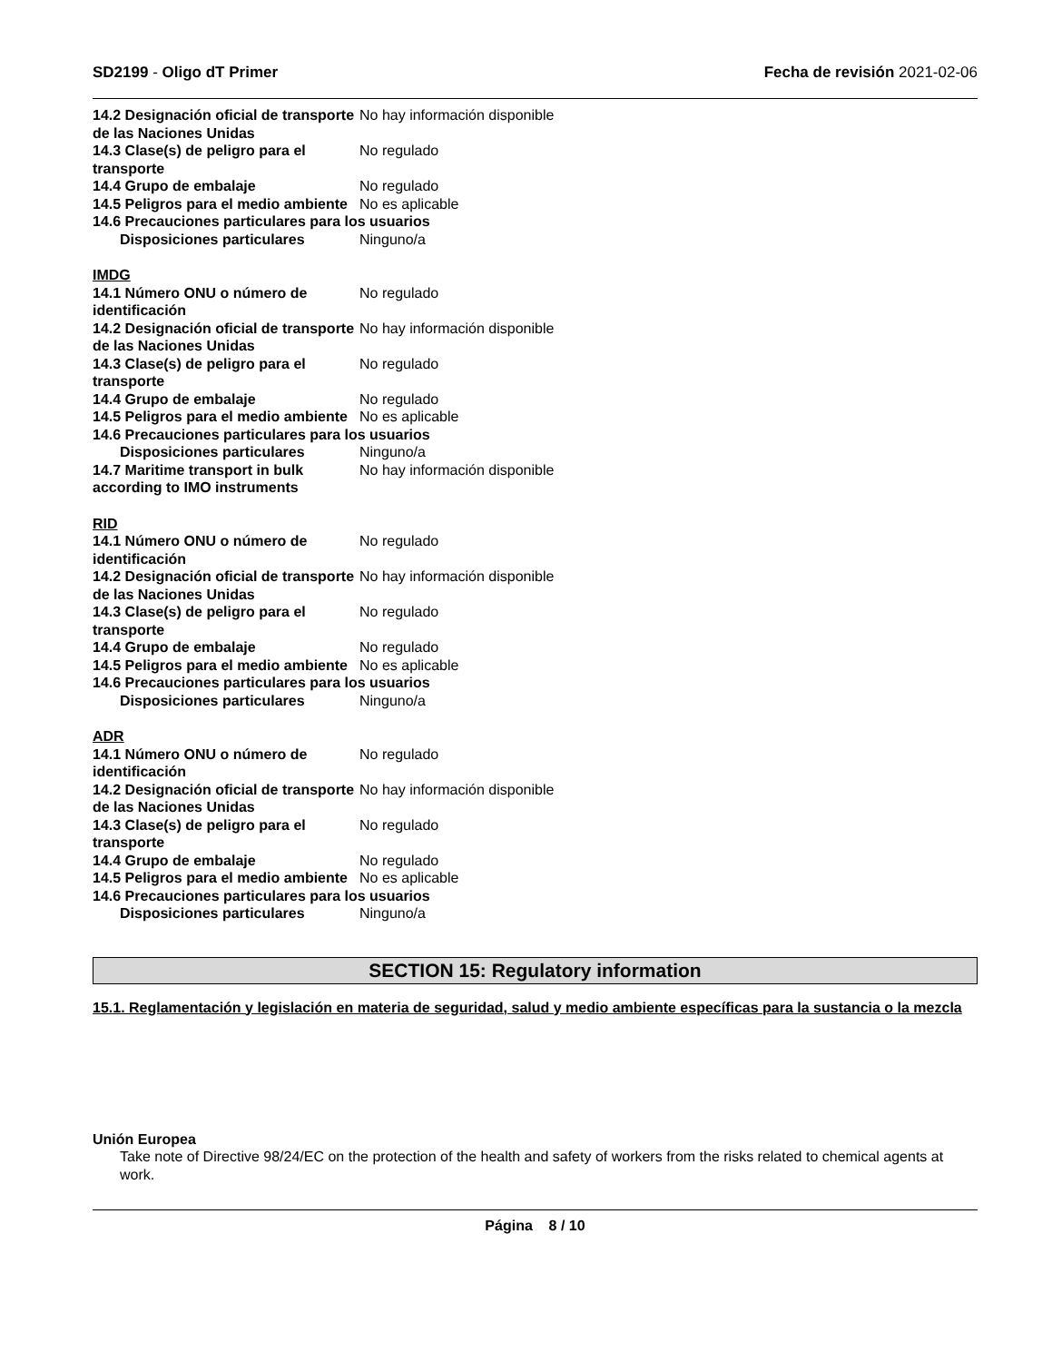SD2199 - Oligo dT Primer Fecha de revisión 2021-02-06
14.2 Designación oficial de transporte de las Naciones Unidas
No hay información disponible
14.3 Clase(s) de peligro para el transporte
No regulado
14.4 Grupo de embalaje No regulado
14.5 Peligros para el medio ambiente
No es aplicable
14.6 Precauciones particulares para los usuarios
Disposiciones particulares Ninguno/a
IMDG
14.1 Número ONU o número de identificación
No regulado
14.2 Designación oficial de transporte de las Naciones Unidas
No hay información disponible
14.3 Clase(s) de peligro para el transporte
No regulado
14.4 Grupo de embalaje No regulado
14.5 Peligros para el medio ambiente
No es aplicable
14.6 Precauciones particulares para los usuarios
Disposiciones particulares Ninguno/a
14.7 Maritime transport in bulk according to IMO instruments
No hay información disponible
RID
14.1 Número ONU o número de identificación
No regulado
14.2 Designación oficial de transporte de las Naciones Unidas
No hay información disponible
14.3 Clase(s) de peligro para el transporte
No regulado
14.4 Grupo de embalaje No regulado
14.5 Peligros para el medio ambiente
No es aplicable
14.6 Precauciones particulares para los usuarios
Disposiciones particulares Ninguno/a
ADR
14.1 Número ONU o número de identificación
No regulado
14.2 Designación oficial de transporte de las Naciones Unidas
No hay información disponible
14.3 Clase(s) de peligro para el transporte
No regulado
14.4 Grupo de embalaje No regulado
14.5 Peligros para el medio ambiente
No es aplicable
14.6 Precauciones particulares para los usuarios
Disposiciones particulares Ninguno/a
SECTION 15: Regulatory information
15.1. Reglamentación y legislación en materia de seguridad, salud y medio ambiente específicas para la sustancia o la mezcla
Unión Europea
Take note of Directive 98/24/EC on the protection of the health and safety of workers from the risks related to chemical agents at work.
Página 8 / 10